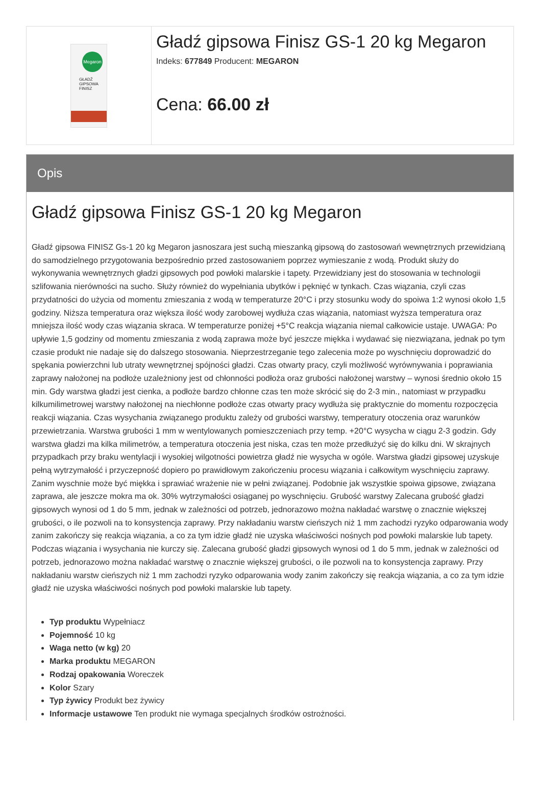Megaron
GŁADŹ
GIPSOWA
FINISZ
Gładź gipsowa Finisz GS-1 20 kg Megaron
Indeks: 677849 Producent: MEGARON
Cena: 66.00 zł
Opis
Gładź gipsowa Finisz GS-1 20 kg Megaron
Gładź gipsowa FINISZ Gs-1 20 kg Megaron jasnoszara jest suchą mieszanką gipsową do zastosowań wewnętrznych przewidzianą do samodzielnego przygotowania bezpośrednio przed zastosowaniem poprzez wymieszanie z wodą. Produkt służy do wykonywania wewnętrznych gładzi gipsowych pod powłoki malarskie i tapety. Przewidziany jest do stosowania w technologii szlifowania nierówności na sucho. Służy również do wypełniania ubytków i pęknięć w tynkach. Czas wiązania, czyli czas przydatności do użycia od momentu zmieszania z wodą w temperaturze 20°C i przy stosunku wody do spoiwa 1:2 wynosi około 1,5 godziny. Niższa temperatura oraz większa ilość wody zarobowej wydłuża czas wiązania, natomiast wyższa temperatura oraz mniejsza ilość wody czas wiązania skraca. W temperaturze poniżej +5°C reakcja wiązania niemal całkowicie ustaje. UWAGA: Po upływie 1,5 godziny od momentu zmieszania z wodą zaprawa może być jeszcze miękka i wydawać się niezwiązana, jednak po tym czasie produkt nie nadaje się do dalszego stosowania. Nieprzestrzeganie tego zalecenia może po wyschnięciu doprowadzić do spękania powierzchni lub utraty wewnętrznej spójności gładzi. Czas otwarty pracy, czyli możliwość wyrównywania i poprawiania zaprawy nałożonej na podłoże uzależniony jest od chłonności podłoża oraz grubości nałożonej warstwy – wynosi średnio około 15 min. Gdy warstwa gładzi jest cienka, a podłoże bardzo chłonne czas ten może skrócić się do 2-3 min., natomiast w przypadku kilkumilimetrowej warstwy nałożonej na niechłonne podłoże czas otwarty pracy wydłuża się praktycznie do momentu rozpoczęcia reakcji wiązania. Czas wysychania związanego produktu zależy od grubości warstwy, temperatury otoczenia oraz warunków przewietrzania. Warstwa grubości 1 mm w wentylowanych pomieszczeniach przy temp. +20°C wysycha w ciągu 2-3 godzin. Gdy warstwa gładzi ma kilka milimetrów, a temperatura otoczenia jest niska, czas ten może przedłużyć się do kilku dni. W skrajnych przypadkach przy braku wentylacji i wysokiej wilgotności powietrza gładź nie wysycha w ogóle. Warstwa gładzi gipsowej uzyskuje pełną wytrzymałość i przyczepność dopiero po prawidłowym zakończeniu procesu wiązania i całkowitym wyschnięciu zaprawy. Zanim wyschnie może być miękka i sprawiać wrażenie nie w pełni związanej. Podobnie jak wszystkie spoiwa gipsowe, związana zaprawa, ale jeszcze mokra ma ok. 30% wytrzymałości osiąganej po wyschnięciu. Grubość warstwy Zalecana grubość gładzi gipsowych wynosi od 1 do 5 mm, jednak w zależności od potrzeb, jednorazowo można nakładać warstwę o znacznie większej grubości, o ile pozwoli na to konsystencja zaprawy. Przy nakładaniu warstw cieńszych niż 1 mm zachodzi ryzyko odparowania wody zanim zakończy się reakcja wiązania, a co za tym idzie gładź nie uzyska właściwości nośnych pod powłoki malarskie lub tapety. Podczas wiązania i wysychania nie kurczy się. Zalecana grubość gładzi gipsowych wynosi od 1 do 5 mm, jednak w zależności od potrzeb, jednorazowo można nakładać warstwę o znacznie większej grubości, o ile pozwoli na to konsystencja zaprawy. Przy nakładaniu warstw cieńszych niż 1 mm zachodzi ryzyko odparowania wody zanim zakończy się reakcja wiązania, a co za tym idzie gładź nie uzyska właściwości nośnych pod powłoki malarskie lub tapety.
Typ produktu Wypełniacz
Pojemność 10 kg
Waga netto (w kg) 20
Marka produktu MEGARON
Rodzaj opakowania Woreczek
Kolor Szary
Typ żywicy Produkt bez żywicy
Informacje ustawowe Ten produkt nie wymaga specjalnych środków ostrożności.